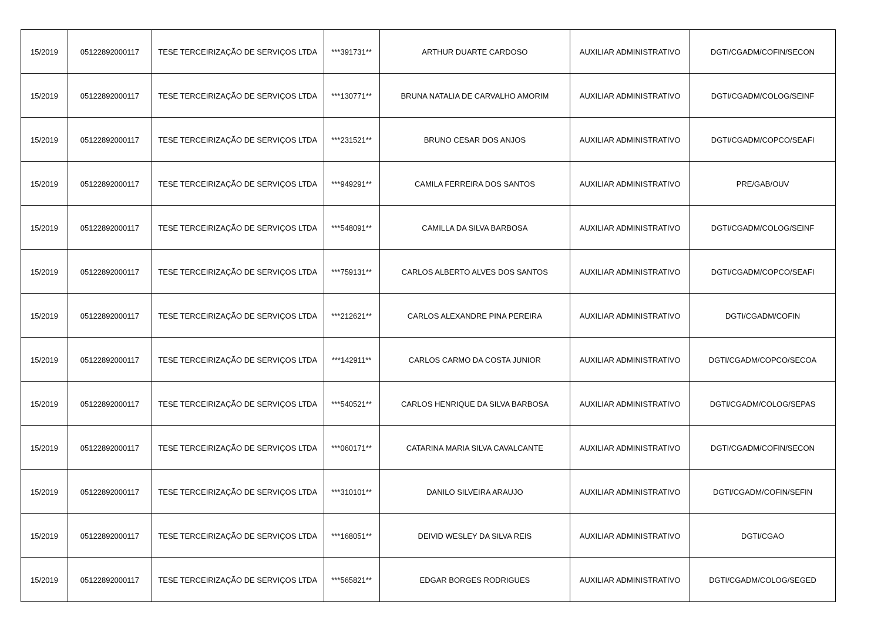| 15/2019 | 05122892000117 | TESE TERCEIRIZAÇÃO DE SERVIÇOS LTDA | ***391731** | ARTHUR DUARTE CARDOSO | AUXILIAR ADMINISTRATIVO | DGTI/CGADM/COFIN/SECON |
| 15/2019 | 05122892000117 | TESE TERCEIRIZAÇÃO DE SERVIÇOS LTDA | ***130771** | BRUNA NATALIA DE CARVALHO AMORIM | AUXILIAR ADMINISTRATIVO | DGTI/CGADM/COLOG/SEINF |
| 15/2019 | 05122892000117 | TESE TERCEIRIZAÇÃO DE SERVIÇOS LTDA | ***231521** | BRUNO CESAR DOS ANJOS | AUXILIAR ADMINISTRATIVO | DGTI/CGADM/COPCO/SEAFI |
| 15/2019 | 05122892000117 | TESE TERCEIRIZAÇÃO DE SERVIÇOS LTDA | ***949291** | CAMILA FERREIRA DOS SANTOS | AUXILIAR ADMINISTRATIVO | PRE/GAB/OUV |
| 15/2019 | 05122892000117 | TESE TERCEIRIZAÇÃO DE SERVIÇOS LTDA | ***548091** | CAMILLA DA SILVA BARBOSA | AUXILIAR ADMINISTRATIVO | DGTI/CGADM/COLOG/SEINF |
| 15/2019 | 05122892000117 | TESE TERCEIRIZAÇÃO DE SERVIÇOS LTDA | ***759131** | CARLOS ALBERTO ALVES DOS SANTOS | AUXILIAR ADMINISTRATIVO | DGTI/CGADM/COPCO/SEAFI |
| 15/2019 | 05122892000117 | TESE TERCEIRIZAÇÃO DE SERVIÇOS LTDA | ***212621** | CARLOS ALEXANDRE PINA PEREIRA | AUXILIAR ADMINISTRATIVO | DGTI/CGADM/COFIN |
| 15/2019 | 05122892000117 | TESE TERCEIRIZAÇÃO DE SERVIÇOS LTDA | ***142911** | CARLOS CARMO DA COSTA JUNIOR | AUXILIAR ADMINISTRATIVO | DGTI/CGADM/COPCO/SECOA |
| 15/2019 | 05122892000117 | TESE TERCEIRIZAÇÃO DE SERVIÇOS LTDA | ***540521** | CARLOS HENRIQUE DA SILVA BARBOSA | AUXILIAR ADMINISTRATIVO | DGTI/CGADM/COLOG/SEPAS |
| 15/2019 | 05122892000117 | TESE TERCEIRIZAÇÃO DE SERVIÇOS LTDA | ***060171** | CATARINA MARIA SILVA CAVALCANTE | AUXILIAR ADMINISTRATIVO | DGTI/CGADM/COFIN/SECON |
| 15/2019 | 05122892000117 | TESE TERCEIRIZAÇÃO DE SERVIÇOS LTDA | ***310101** | DANILO SILVEIRA ARAUJO | AUXILIAR ADMINISTRATIVO | DGTI/CGADM/COFIN/SEFIN |
| 15/2019 | 05122892000117 | TESE TERCEIRIZAÇÃO DE SERVIÇOS LTDA | ***168051** | DEIVID WESLEY DA SILVA REIS | AUXILIAR ADMINISTRATIVO | DGTI/CGAO |
| 15/2019 | 05122892000117 | TESE TERCEIRIZAÇÃO DE SERVIÇOS LTDA | ***565821** | EDGAR BORGES RODRIGUES | AUXILIAR ADMINISTRATIVO | DGTI/CGADM/COLOG/SEGED |